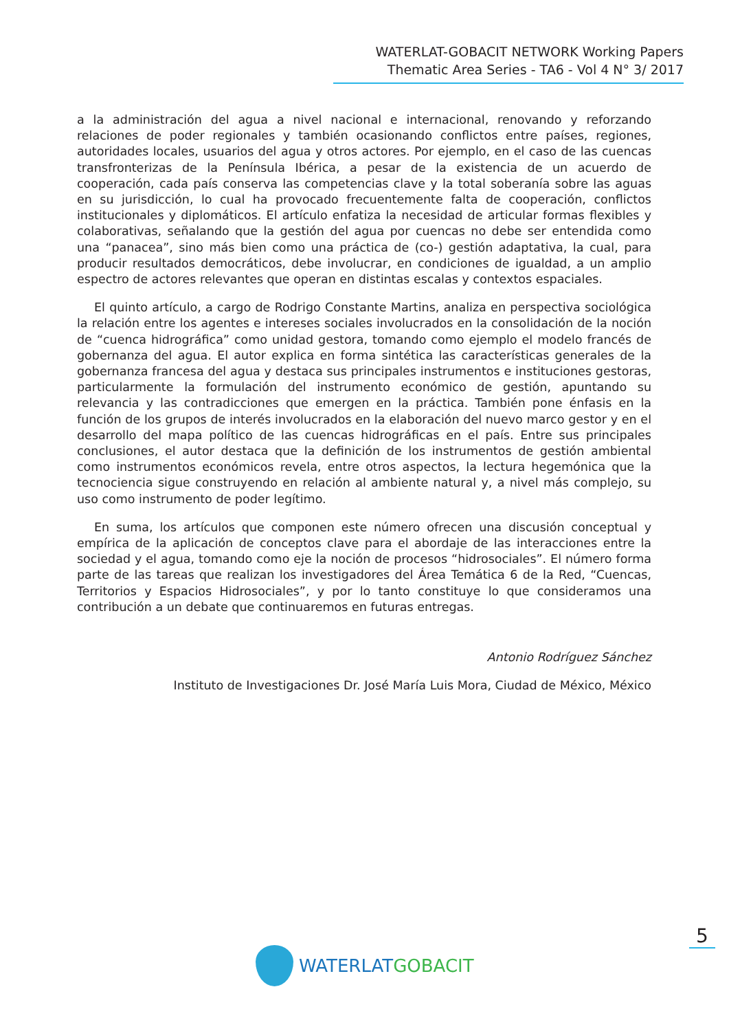WATERLAT-GOBACIT NETWORK Working Papers
Thematic Area Series - TA6 - Vol 4 N° 3/ 2017
a la administración del agua a nivel nacional e internacional, renovando y reforzando relaciones de poder regionales y también ocasionando conflictos entre países, regiones, autoridades locales, usuarios del agua y otros actores. Por ejemplo, en el caso de las cuencas transfronterizas de la Península Ibérica, a pesar de la existencia de un acuerdo de cooperación, cada país conserva las competencias clave y la total soberanía sobre las aguas en su jurisdicción, lo cual ha provocado frecuentemente falta de cooperación, conflictos institucionales y diplomáticos. El artículo enfatiza la necesidad de articular formas flexibles y colaborativas, señalando que la gestión del agua por cuencas no debe ser entendida como una “panacea”, sino más bien como una práctica de (co-) gestión adaptativa, la cual, para producir resultados democráticos, debe involucrar, en condiciones de igualdad, a un amplio espectro de actores relevantes que operan en distintas escalas y contextos espaciales.
El quinto artículo, a cargo de Rodrigo Constante Martins, analiza en perspectiva sociológica la relación entre los agentes e intereses sociales involucrados en la consolidación de la noción de “cuenca hidrográfica” como unidad gestora, tomando como ejemplo el modelo francés de gobernanza del agua. El autor explica en forma sintética las características generales de la gobernanza francesa del agua y destaca sus principales instrumentos e instituciones gestoras, particularmente la formulación del instrumento económico de gestión, apuntando su relevancia y las contradicciones que emergen en la práctica. También pone énfasis en la función de los grupos de interés involucrados en la elaboración del nuevo marco gestor y en el desarrollo del mapa político de las cuencas hidrográficas en el país. Entre sus principales conclusiones, el autor destaca que la definición de los instrumentos de gestión ambiental como instrumentos económicos revela, entre otros aspectos, la lectura hegemónica que la tecnociencia sigue construyendo en relación al ambiente natural y, a nivel más complejo, su uso como instrumento de poder legítimo.
En suma, los artículos que componen este número ofrecen una discusión conceptual y empírica de la aplicación de conceptos clave para el abordaje de las interacciones entre la sociedad y el agua, tomando como eje la noción de procesos “hidrosociales”. El número forma parte de las tareas que realizan los investigadores del Área Temática 6 de la Red, “Cuencas, Territorios y Espacios Hidrosociales”, y por lo tanto constituye lo que consideramos una contribución a un debate que continuaremos en futuras entregas.
Antonio Rodríguez Sánchez
Instituto de Investigaciones Dr. José María Luis Mora, Ciudad de México, México
5
WATERLAT GOBACIT